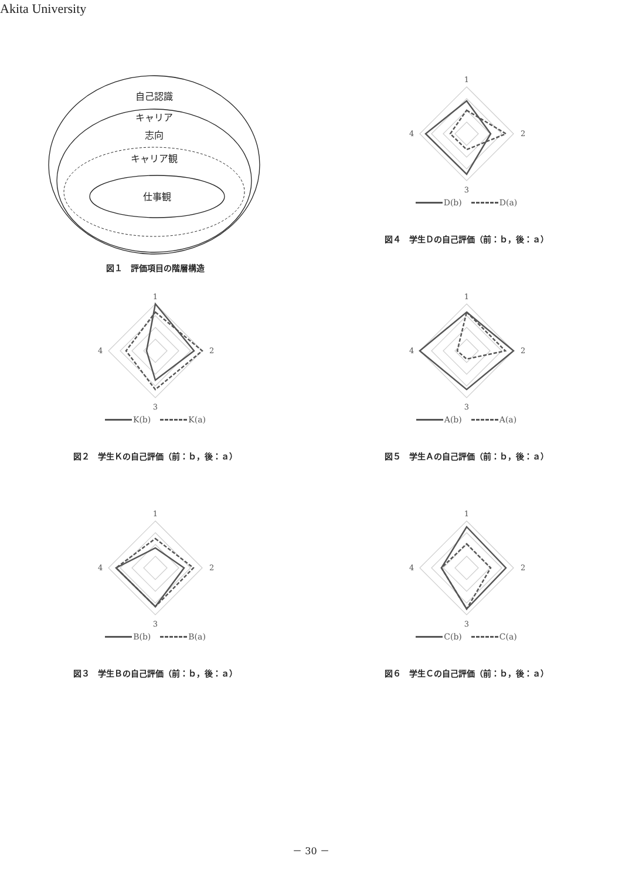Akita University
自己認識
キャリア
志向
キャリア観
仕事観
図１　評価項目の階層構造
1
2
3
4
D(b) D(a)
図４　学生Ｄの自己評価（前：ｂ，後：ａ）
1
2
3
4
K(b) K(a)
図２　学生Ｋの自己評価（前：ｂ，後：ａ）
1
2
3
4
A(b) A(a)
図５　学生Ａの自己評価（前：ｂ，後：ａ）
1
2
3
4
B(b) B(a)
図３　学生Ｂの自己評価（前：ｂ，後：ａ）
1
2
3
4
C(b) C(a)
図６　学生Ｃの自己評価（前：ｂ，後：ａ）
－ 30 －